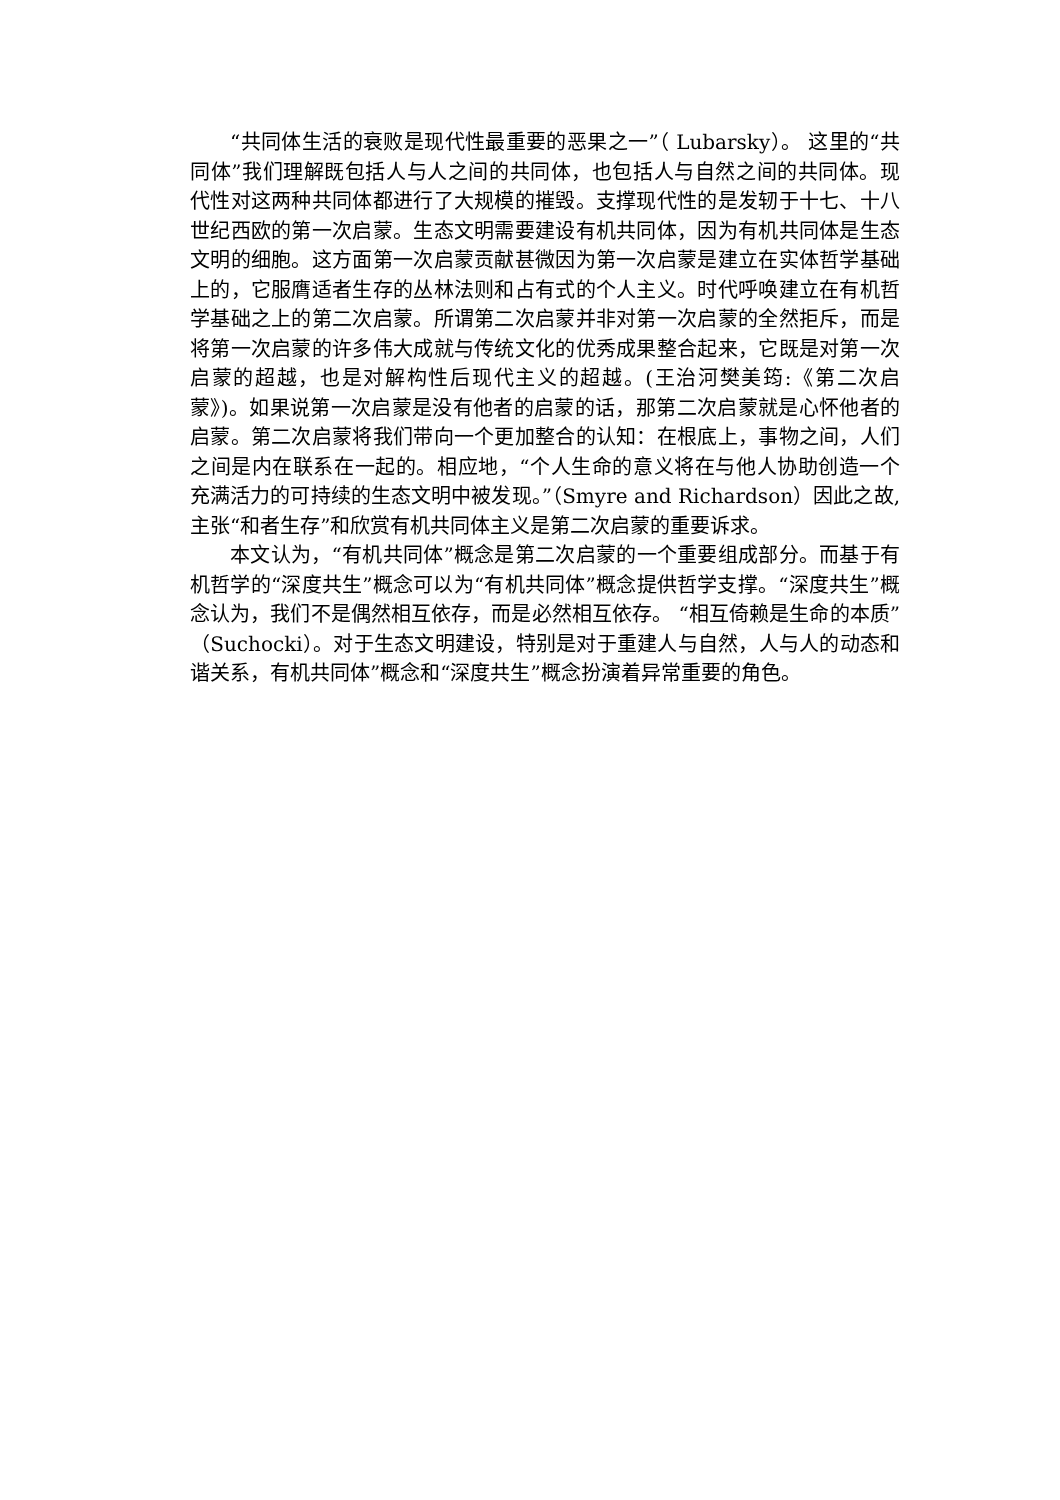“共同体生活的衰败是现代性最重要的恶果之一”（ Lubarsky）。 这里的“共同体”我们理解既包括人与人之间的共同体，也包括人与自然之间的共同体。现代性对这两种共同体都进行了大规模的摧毁。支撑现代性的是发轫于十七、十八世纪西欧的第一次启蒙。生态文明需要建设有机共同体，因为有机共同体是生态文明的细胞。这方面第一次启蒙贡献甚微因为第一次启蒙是建立在实体哲学基础上的，它服膺适者生存的丛林法则和占有式的个人主义。时代呼唤建立在有机哲学基础之上的第二次启蒙。所谓第二次启蒙并非对第一次启蒙的全然拒斥，而是将第一次启蒙的许多伟大成就与传统文化的优秀成果整合起来，它既是对第一次启蒙的超越，也是对解构性后现代主义的超越。(王治河樊美筠:《第二次启蒙》)。如果说第一次启蒙是没有他者的启蒙的话，那第二次启蒙就是心怀他者的启蒙。第二次启蒙将我们带向一个更加整合的认知：在根底上，事物之间，人们之间是内在联系在一起的。相应地，“个人生命的意义将在与他人协助创造一个充满活力的可持续的生态文明中被发现。”（Smyre and Richardson）因此之故,主张“和者生存”和欣赏有机共同体主义是第二次启蒙的重要诉求。
本文认为，“有机共同体”概念是第二次启蒙的一个重要组成部分。而基于有机哲学的“深度共生”概念可以为“有机共同体”概念提供哲学支撑。“深度共生”概念认为，我们不是偶然相互依存，而是必然相互依存。 “相互倚赖是生命的本质”（Suchocki）。对于生态文明建设，特别是对于重建人与自然，人与人的动态和谐关系，有机共同体”概念和“深度共生”概念扮演着异常重要的角色。